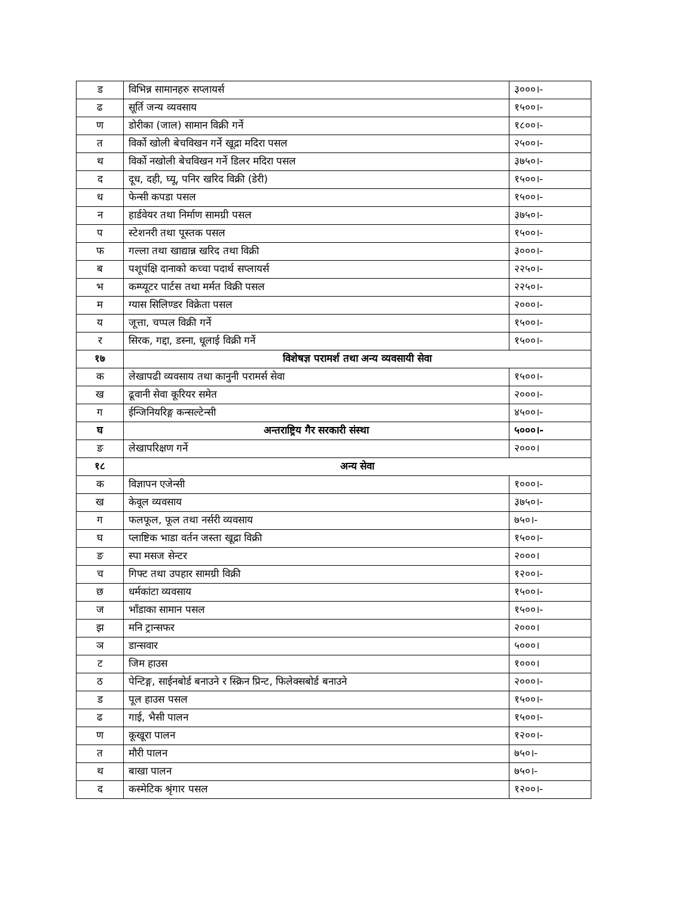| ड | विभिन्न सामानहरु सप्लायर्स | ३०००।- |
| ढ | सूर्ति जन्य व्यवसाय | १५००।- |
| ण | डोरीका (जाल) सामान विक्री गर्ने | १८००।- |
| त | विर्को खोली बेचविखन गर्ने खूद्रा मदिरा पसल | २५००।- |
| थ | विर्को नखोली बेचविखन गर्ने डिलर मदिरा पसल | ३७५०।- |
| द | दूध, दही, घ्यू, पनिर खरिद विक्री (डेरी) | १५००।- |
| ध | फेन्सी कपडा पसल | १५००।- |
| न | हार्डवेयर तथा निर्माण सामग्री पसल | ३७५०।- |
| प | स्टेशनरी तथा पूस्तक पसल | १५००।- |
| फ | गल्ला तथा खाद्यान्न खरिद तथा विक्री | ३०००।- |
| ब | पशूपंक्षि दानाको कच्चा पदार्थ सप्लायर्स | २२५०।- |
| भ | कम्प्यूटर पार्टस तथा मर्मत विक्री पसल | २२५०।- |
| म | ग्यास सिलिण्डर विक्रेता पसल | २०००।- |
| य | जूत्ता, चप्पल विक्री गर्ने | १५००।- |
| र | सिरक, गद्दा, डस्ना, धूलाई विक्री गर्ने | १५००।- |
| १७ | विशेषज्ञ परामर्श तथा अन्य व्यवसायी सेवा | |
| क | लेखापढी व्यवसाय तथा कानुनी परामर्स सेवा | १५००।- |
| ख | ढूवानी सेवा कूरियर समेत | २०००।- |
| ग | ईन्जिनियरिङ्ग कन्सल्टेन्सी | ४५००।- |
| घ | अन्तराष्ट्रिय गैर सरकारी संस्था | ५०००।- |
| ङ | लेखापरिक्षण गर्ने | २०००। |
| १८ | अन्य सेवा | |
| क | विज्ञापन एजेन्सी | १०००।- |
| ख | केवूल व्यवसाय | ३७५०।- |
| ग | फलफूल, फूल तथा नर्सरी व्यवसाय | ७५०।- |
| घ | प्लाष्टिक भाडा वर्तन जस्ता खूद्रा विक्री | १५००।- |
| ङ | स्पा मसज सेन्टर | २०००। |
| च | गिफ्ट तथा उपहार सामग्री विक्री | १२००।- |
| छ | धर्मकांटा व्यवसाय | १५००।- |
| ज | भाँडाका सामान पसल | १५००।- |
| झ | मनि ट्रान्सफर | २०००। |
| ञ | डान्सवार | ५०००। |
| ट | जिम हाउस | १०००। |
| ठ | पेन्टिङ्ग, साईनबोर्ड बनाउने र स्क्रिन प्रिन्ट, फिलेक्सबोर्ड बनाउने | २०००।- |
| ड | पूल हाउस पसल | १५००।- |
| ढ | गाई, भैसी पालन | १५००।- |
| ण | कूखूरा पालन | १२००।- |
| त | मौरी पालन | ७५०।- |
| थ | बाखा पालन | ७५०।- |
| द | कस्मेटिक श्रृंगार पसल | १२००।- |